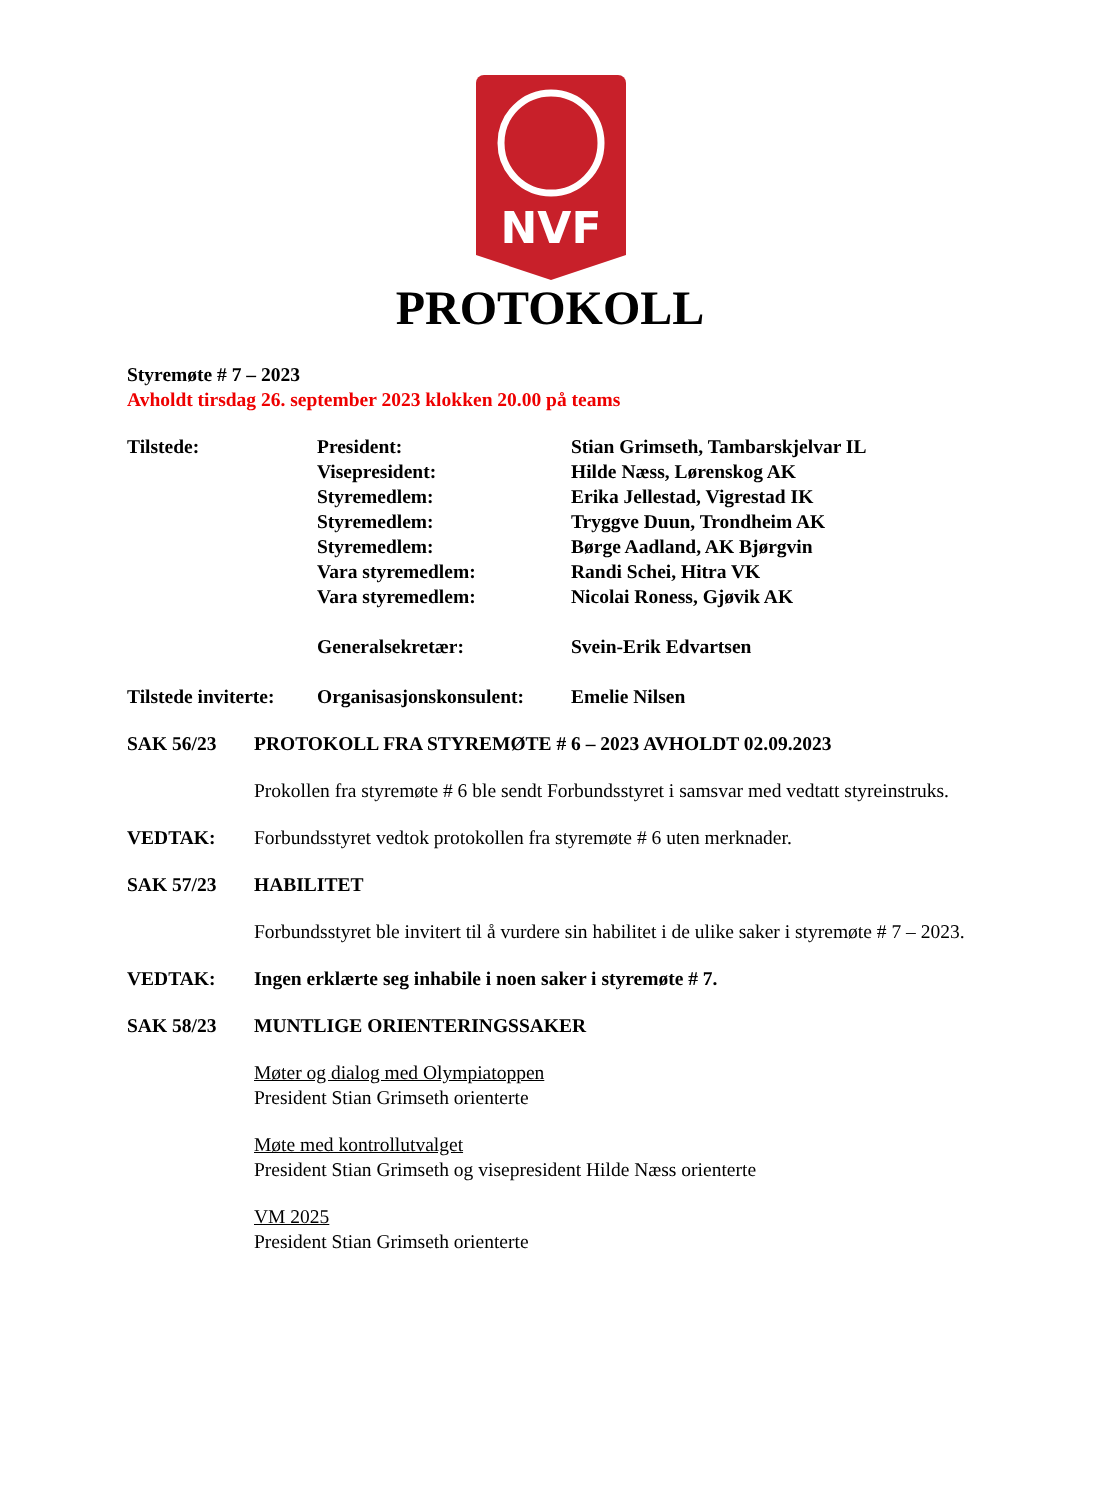NVF
PROTOKOLL
Styremøte # 7 – 2023
Avholdt tirsdag 26. september 2023 klokken 20.00 på teams
| Tilstede: | President: | Stian Grimseth, Tambarskjelvar IL |
| | Visepresident: | Hilde Næss, Lørenskog AK |
| | Styremedlem: | Erika Jellestad, Vigrestad IK |
| | Styremedlem: | Tryggve Duun, Trondheim AK |
| | Styremedlem: | Børge Aadland, AK Bjørgvin |
| | Vara styremedlem: | Randi Schei, Hitra VK |
| | Vara styremedlem: | Nicolai Roness, Gjøvik AK |
| | Generalsekretær: | Svein-Erik Edvartsen |
| Tilstede inviterte: | Organisasjonskonsulent: | Emelie Nilsen |
SAK 56/23 PROTOKOLL FRA STYREMØTE # 6 – 2023 AVHOLDT 02.09.2023
Prokollen fra styremøte # 6 ble sendt Forbundsstyret i samsvar med vedtatt styreinstruks.
VEDTAK: Forbundsstyret vedtok protokollen fra styremøte # 6 uten merknader.
SAK 57/23 HABILITET
Forbundsstyret ble invitert til å vurdere sin habilitet i de ulike saker i styremøte # 7 – 2023.
VEDTAK: Ingen erklærte seg inhabile i noen saker i styremøte # 7.
SAK 58/23 MUNTLIGE ORIENTERINGSSAKER
Møter og dialog med Olympiatoppen
President Stian Grimseth orienterte
Møte med kontrollutvalget
President Stian Grimseth og visepresident Hilde Næss orienterte
VM 2025
President Stian Grimseth orienterte